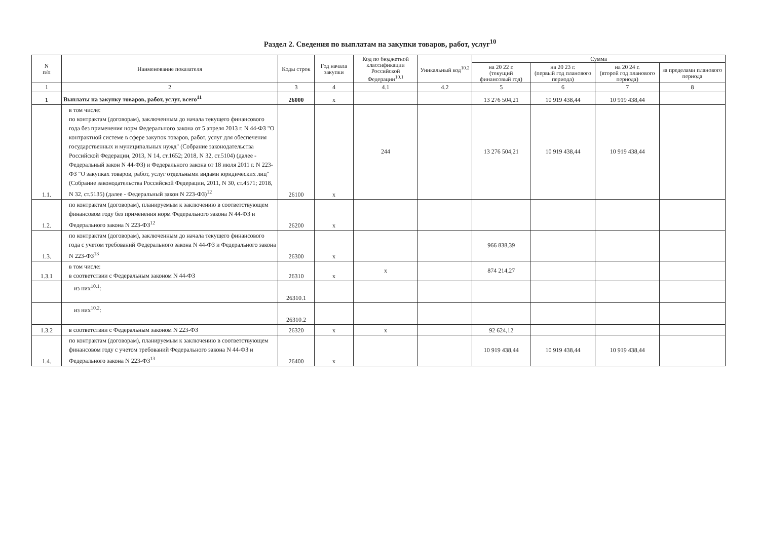Раздел 2. Сведения по выплатам на закупки товаров, работ, услуг<sup>10</sup>
| N п/п | Наименование показателя | Коды строк | Год начала закупки | Код по бюджетной классификации Российской Федерации<sup>10.1</sup> | Уникальный код<sup>10.2</sup> | Сумма | | | |
| --- | --- | --- | --- | --- | --- | --- | --- | --- | --- |
| | | | | | | на 20 22 г. (текущий финансовый год) | на 20 23 г. (первый год планового периода) | на 20 24 г. (второй год планового периода) | за пределами планового периода |
| 1 | 2 | 3 | 4 | 4.1 | 4.2 | 5 | 6 | 7 | 8 |
| 1 | Выплаты на закупку товаров, работ, услуг, всего<sup>11</sup> | 26000 | x | | | 13 276 504,21 | 10 919 438,44 | 10 919 438,44 | |
| 1.1. | в том числе: по контрактам (договорам), заключенным до начала текущего финансового года без применения норм Федерального закона от 5 апреля 2013 г. N 44-ФЗ "О контрактной системе в сфере закупок товаров, работ, услуг для обеспечения государственных и муниципальных нужд" (Собрание законодательства Российской Федерации, 2013, N 14, ст.1652; 2018, N 32, ст.5104) (далее - Федеральный закон N 44-ФЗ) и Федерального закона от 18 июля 2011 г. N 223-ФЗ "О закупках товаров, работ, услуг отдельными видами юридических лиц" (Собрание законодательства Российской Федерации, 2011, N 30, ст.4571; 2018, N 32, ст.5135) (далее - Федеральный закон N 223-ФЗ)<sup>12</sup> | 26100 | x | 244 | | 13 276 504,21 | 10 919 438,44 | 10 919 438,44 | |
| 1.2. | по контрактам (договорам), планируемым к заключению в соответствующем финансовом году без применения норм Федерального закона N 44-ФЗ и Федерального закона N 223-ФЗ<sup>12</sup> | 26200 | x | | | | | | |
| 1.3. | по контрактам (договорам), заключенным до начала текущего финансового года с учетом требований Федерального закона N 44-ФЗ и Федерального закона N 223-ФЗ<sup>13</sup> | 26300 | x | | | 966 838,39 | | | |
| 1.3.1 | в том числе: в соответствии с Федеральным законом N 44-ФЗ | 26310 | x | x | | 874 214,27 | | | |
| | из них<sup>10.1</sup>: | 26310.1 | | | | | | | |
| | из них<sup>10.2</sup>: | 26310.2 | | | | | | | |
| 1.3.2 | в соответствии с Федеральным законом N 223-ФЗ | 26320 | x | x | | 92 624,12 | | | |
| 1.4. | по контрактам (договорам), планируемым к заключению в соответствующем финансовом году с учетом требований Федерального закона N 44-ФЗ и Федерального закона N 223-ФЗ<sup>13</sup> | 26400 | x | | | 10 919 438,44 | 10 919 438,44 | 10 919 438,44 | |